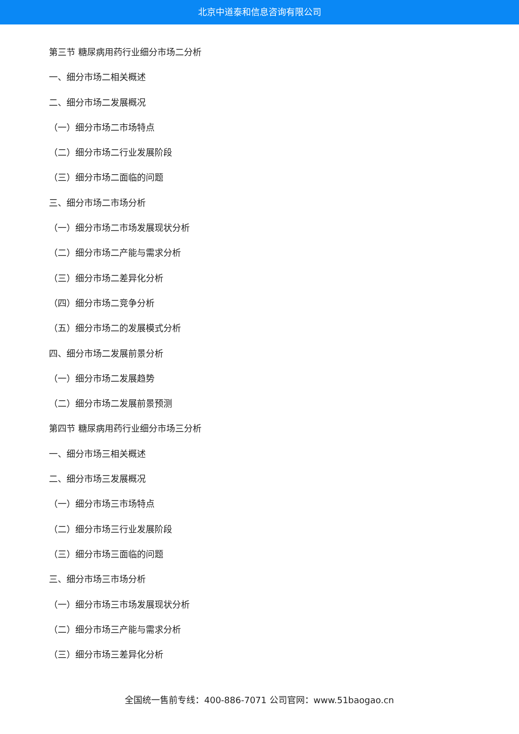北京中道泰和信息咨询有限公司
第三节 糖尿病用药行业细分市场二分析
一、细分市场二相关概述
二、细分市场二发展概况
（一）细分市场二市场特点
（二）细分市场二行业发展阶段
（三）细分市场二面临的问题
三、细分市场二市场分析
（一）细分市场二市场发展现状分析
（二）细分市场二产能与需求分析
（三）细分市场二差异化分析
（四）细分市场二竞争分析
（五）细分市场二的发展模式分析
四、细分市场二发展前景分析
（一）细分市场二发展趋势
（二）细分市场二发展前景预测
第四节 糖尿病用药行业细分市场三分析
一、细分市场三相关概述
二、细分市场三发展概况
（一）细分市场三市场特点
（二）细分市场三行业发展阶段
（三）细分市场三面临的问题
三、细分市场三市场分析
（一）细分市场三市场发展现状分析
（二）细分市场三产能与需求分析
（三）细分市场三差异化分析
全国统一售前专线：400-886-7071 公司官网：www.51baogao.cn